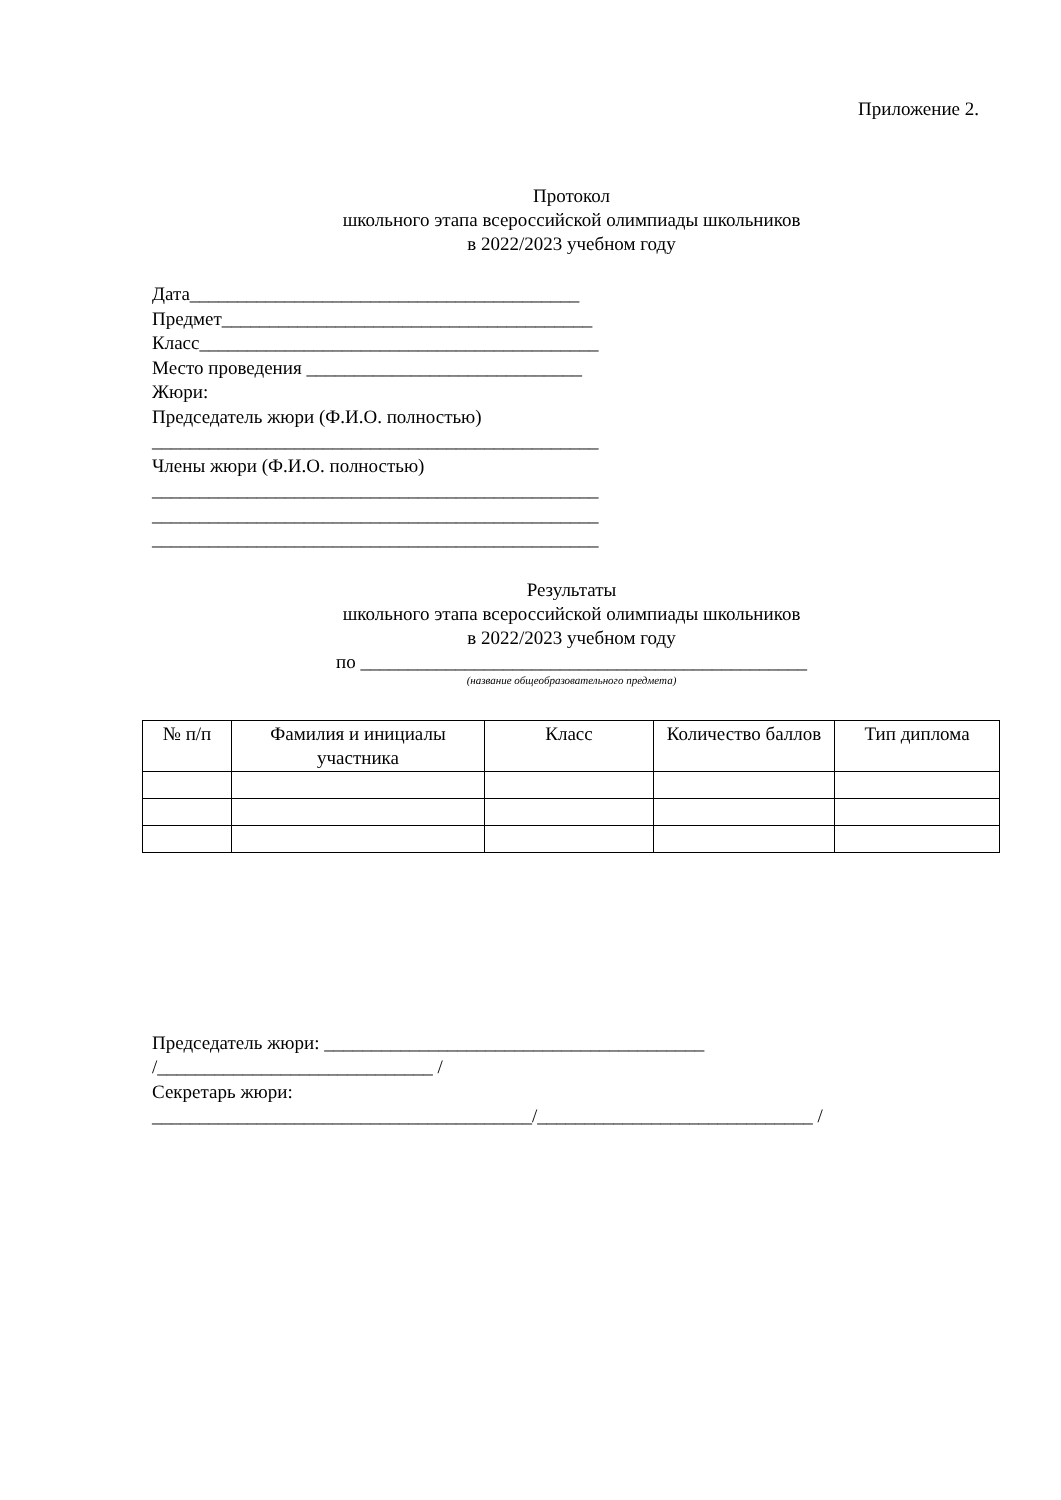Приложение 2.
Протокол
школьного этапа всероссийской олимпиады школьников
в 2022/2023 учебном году
Дата_________________________________________
Предмет_______________________________________
Класс__________________________________________
Место проведения _____________________________
Жюри:
Председатель жюри (Ф.И.О. полностью)
_______________________________________________
Члены жюри (Ф.И.О. полностью)
_______________________________________________
_______________________________________________
_______________________________________________
Результаты
школьного этапа всероссийской олимпиады школьников
в 2022/2023 учебном году
по _______________________________________________
(название общеобразовательного предмета)
| № п/п | Фамилия и инициалы участника | Класс | Количество баллов | Тип диплома |
| --- | --- | --- | --- | --- |
Председатель жюри: ________________________________________
/_____________________________ /
Секретарь жюри:
________________________________________/_____________________________ /